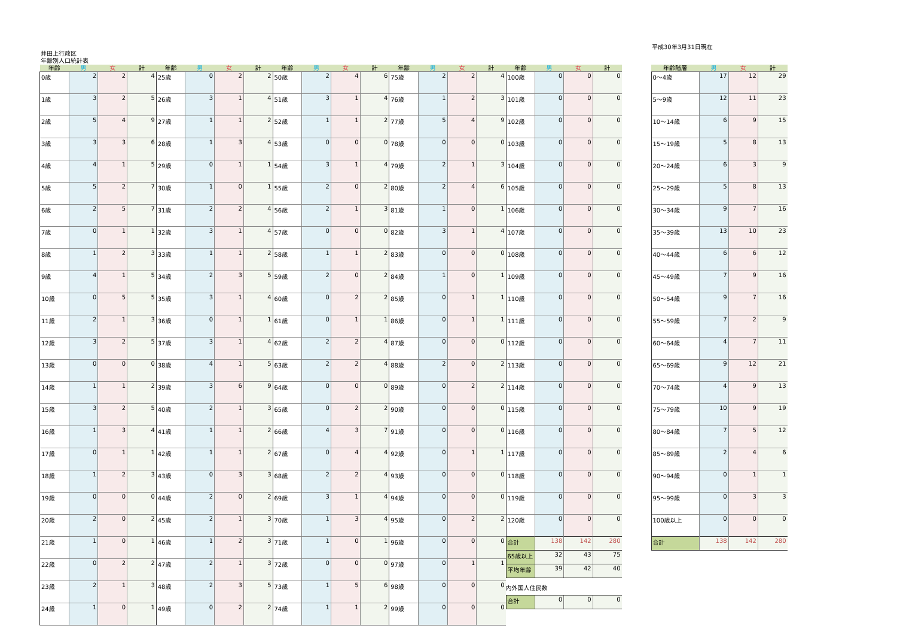井田上行政区
年齢別人口統計表
平成30年3月31日現在
| 年齢 | 男 | 女 | 計 | 年齢 | 男 | 女 | 計 | 年齢 | 男 | 女 | 計 | 年齢 | 男 | 女 | 計 |
| --- | --- | --- | --- | --- | --- | --- | --- | --- | --- | --- | --- | --- | --- | --- | --- |
| 0歳 | 2 | 2 | 4 | 25歳 | 0 | 2 | 2 | 50歳 | 2 | 4 | 6 | 75歳 | 2 | 2 | 4 |
| 1歳 | 3 | 2 | 5 | 26歳 | 3 | 1 | 4 | 51歳 | 3 | 1 | 4 | 76歳 | 1 | 2 | 3 |
| 2歳 | 5 | 4 | 9 | 27歳 | 1 | 1 | 2 | 52歳 | 1 | 1 | 2 | 77歳 | 5 | 4 | 9 |
| 3歳 | 3 | 3 | 6 | 28歳 | 1 | 3 | 4 | 53歳 | 0 | 0 | 0 | 78歳 | 0 | 0 | 0 |
| 4歳 | 4 | 1 | 5 | 29歳 | 0 | 1 | 1 | 54歳 | 3 | 1 | 4 | 79歳 | 2 | 1 | 3 |
| 5歳 | 5 | 2 | 7 | 30歳 | 1 | 0 | 1 | 55歳 | 2 | 0 | 2 | 80歳 | 2 | 4 | 6 |
| 6歳 | 2 | 5 | 7 | 31歳 | 2 | 2 | 4 | 56歳 | 2 | 1 | 3 | 81歳 | 1 | 0 | 1 |
| 7歳 | 0 | 1 | 1 | 32歳 | 3 | 1 | 4 | 57歳 | 0 | 0 | 0 | 82歳 | 3 | 1 | 4 |
| 8歳 | 1 | 2 | 3 | 33歳 | 1 | 1 | 2 | 58歳 | 1 | 1 | 2 | 83歳 | 0 | 0 | 0 |
| 9歳 | 4 | 1 | 5 | 34歳 | 2 | 3 | 5 | 59歳 | 2 | 0 | 2 | 84歳 | 1 | 0 | 1 |
| 10歳 | 0 | 5 | 5 | 35歳 | 3 | 1 | 4 | 60歳 | 0 | 2 | 2 | 85歳 | 0 | 1 | 1 |
| 11歳 | 2 | 1 | 3 | 36歳 | 0 | 1 | 1 | 61歳 | 0 | 1 | 1 | 86歳 | 0 | 1 | 1 |
| 12歳 | 3 | 2 | 5 | 37歳 | 3 | 1 | 4 | 62歳 | 2 | 2 | 4 | 87歳 | 0 | 0 | 0 |
| 13歳 | 0 | 0 | 0 | 38歳 | 4 | 1 | 5 | 63歳 | 2 | 2 | 4 | 88歳 | 2 | 0 | 2 |
| 14歳 | 1 | 1 | 2 | 39歳 | 3 | 6 | 9 | 64歳 | 0 | 0 | 0 | 89歳 | 0 | 2 | 2 |
| 15歳 | 3 | 2 | 5 | 40歳 | 2 | 1 | 3 | 65歳 | 0 | 2 | 2 | 90歳 | 0 | 0 | 0 |
| 16歳 | 1 | 3 | 4 | 41歳 | 1 | 1 | 2 | 66歳 | 4 | 3 | 7 | 91歳 | 0 | 0 | 0 |
| 17歳 | 0 | 1 | 1 | 42歳 | 1 | 1 | 2 | 67歳 | 0 | 4 | 4 | 92歳 | 0 | 1 | 1 |
| 18歳 | 1 | 2 | 3 | 43歳 | 0 | 3 | 3 | 68歳 | 2 | 2 | 4 | 93歳 | 0 | 0 | 0 |
| 19歳 | 0 | 0 | 0 | 44歳 | 2 | 0 | 2 | 69歳 | 3 | 1 | 4 | 94歳 | 0 | 0 | 0 |
| 20歳 | 2 | 0 | 2 | 45歳 | 2 | 1 | 3 | 70歳 | 1 | 3 | 4 | 95歳 | 0 | 2 | 2 |
| 21歳 | 1 | 0 | 1 | 46歳 | 1 | 2 | 3 | 71歳 | 1 | 0 | 1 | 96歳 | 0 | 0 | 0 |
| 22歳 | 0 | 2 | 2 | 47歳 | 2 | 1 | 3 | 72歳 | 0 | 0 | 0 | 97歳 | 0 | 1 | 1 |
| 23歳 | 2 | 1 | 3 | 48歳 | 2 | 3 | 5 | 73歳 | 1 | 5 | 6 | 98歳 | 0 | 0 | 0 |
| 24歳 | 1 | 0 | 1 | 49歳 | 0 | 2 | 2 | 74歳 | 1 | 1 | 2 | 99歳 | 0 | 0 | 0 |
| 年齢 | 男 | 女 | 計 |
| --- | --- | --- | --- |
| 100歳 | 0 | 0 | 0 |
| 101歳 | 0 | 0 | 0 |
| 102歳 | 0 | 0 | 0 |
| 103歳 | 0 | 0 | 0 |
| 104歳 | 0 | 0 | 0 |
| 105歳 | 0 | 0 | 0 |
| 106歳 | 0 | 0 | 0 |
| 107歳 | 0 | 0 | 0 |
| 108歳 | 0 | 0 | 0 |
| 109歳 | 0 | 0 | 0 |
| 110歳 | 0 | 0 | 0 |
| 111歳 | 0 | 0 | 0 |
| 112歳 | 0 | 0 | 0 |
| 113歳 | 0 | 0 | 0 |
| 114歳 | 0 | 0 | 0 |
| 115歳 | 0 | 0 | 0 |
| 116歳 | 0 | 0 | 0 |
| 117歳 | 0 | 0 | 0 |
| 118歳 | 0 | 0 | 0 |
| 119歳 | 0 | 0 | 0 |
| 120歳 | 0 | 0 | 0 |
| 合計 | 138 | 142 | 280 |
| 65歳以上 | 32 | 43 | 75 |
| 平均年齢 | 39 | 42 | 40 |
内外国人住民数
| 合計 | 0 | 0 | 0 |
| 年齢階層 | 男 | 女 | 計 |
| --- | --- | --- | --- |
| 0～4歳 | 17 | 12 | 29 |
| 5～9歳 | 12 | 11 | 23 |
| 10～14歳 | 6 | 9 | 15 |
| 15～19歳 | 5 | 8 | 13 |
| 20～24歳 | 6 | 3 | 9 |
| 25～29歳 | 5 | 8 | 13 |
| 30～34歳 | 9 | 7 | 16 |
| 35～39歳 | 13 | 10 | 23 |
| 40～44歳 | 6 | 6 | 12 |
| 45～49歳 | 7 | 9 | 16 |
| 50～54歳 | 9 | 7 | 16 |
| 55～59歳 | 7 | 2 | 9 |
| 60～64歳 | 4 | 7 | 11 |
| 65～69歳 | 9 | 12 | 21 |
| 70～74歳 | 4 | 9 | 13 |
| 75～79歳 | 10 | 9 | 19 |
| 80～84歳 | 7 | 5 | 12 |
| 85～89歳 | 2 | 4 | 6 |
| 90～94歳 | 0 | 1 | 1 |
| 95～99歳 | 0 | 3 | 3 |
| 100歳以上 | 0 | 0 | 0 |
| 合計 | 138 | 142 | 280 |